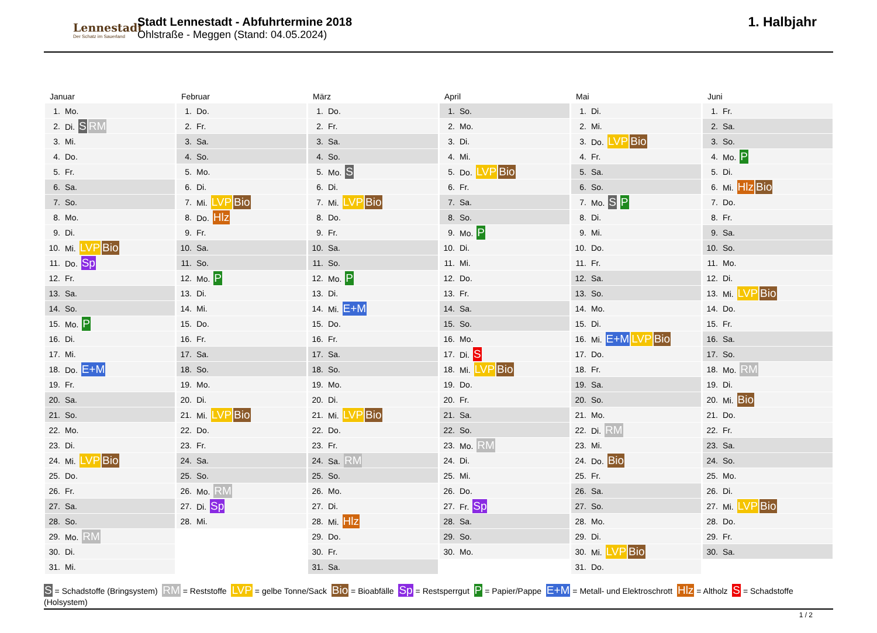Lennestadt
Der Schatz im Sauerland
Stadt Lennestadt - Abfuhrtermine 2018
Ohlstraße - Meggen (Stand: 04.05.2024)
1. Halbjahr
Januar
| 1. | Mo. |
| 2. | Di. S RM |
| 3. | Mi. |
| 4. | Do. |
| 5. | Fr. |
| 6. | Sa. |
| 7. | So. |
| 8. | Mo. |
| 9. | Di. |
| 10. | Mi. LVP Bio |
| 11. | Do. Sp |
| 12. | Fr. |
| 13. | Sa. |
| 14. | So. |
| 15. | Mo. P |
| 16. | Di. |
| 17. | Mi. |
| 18. | Do. E+M |
| 19. | Fr. |
| 20. | Sa. |
| 21. | So. |
| 22. | Mo. |
| 23. | Di. |
| 24. | Mi. LVP Bio |
| 25. | Do. |
| 26. | Fr. |
| 27. | Sa. |
| 28. | So. |
| 29. | Mo. RM |
| 30. | Di. |
| 31. | Mi. |
Februar
| 1. | Do. |
| 2. | Fr. |
| 3. | Sa. |
| 4. | So. |
| 5. | Mo. |
| 6. | Di. |
| 7. | Mi. LVP Bio |
| 8. | Do. Hlz |
| 9. | Fr. |
| 10. | Sa. |
| 11. | So. |
| 12. | Mo. P |
| 13. | Di. |
| 14. | Mi. |
| 15. | Do. |
| 16. | Fr. |
| 17. | Sa. |
| 18. | So. |
| 19. | Mo. |
| 20. | Di. |
| 21. | Mi. LVP Bio |
| 22. | Do. |
| 23. | Fr. |
| 24. | Sa. |
| 25. | So. |
| 26. | Mo. RM |
| 27. | Di. Sp |
| 28. | Mi. |
März
| 1. | Do. |
| 2. | Fr. |
| 3. | Sa. |
| 4. | So. |
| 5. | Mo. S |
| 6. | Di. |
| 7. | Mi. LVP Bio |
| 8. | Do. |
| 9. | Fr. |
| 10. | Sa. |
| 11. | So. |
| 12. | Mo. P |
| 13. | Di. |
| 14. | Mi. E+M |
| 15. | Do. |
| 16. | Fr. |
| 17. | Sa. |
| 18. | So. |
| 19. | Mo. |
| 20. | Di. |
| 21. | Mi. LVP Bio |
| 22. | Do. |
| 23. | Fr. |
| 24. | Sa. RM |
| 25. | So. |
| 26. | Mo. |
| 27. | Di. |
| 28. | Mi. Hlz |
| 29. | Do. |
| 30. | Fr. |
| 31. | Sa. |
April
| 1. | So. |
| 2. | Mo. |
| 3. | Di. |
| 4. | Mi. |
| 5. | Do. LVP Bio |
| 6. | Fr. |
| 7. | Sa. |
| 8. | So. |
| 9. | Mo. P |
| 10. | Di. |
| 11. | Mi. |
| 12. | Do. |
| 13. | Fr. |
| 14. | Sa. |
| 15. | So. |
| 16. | Mo. |
| 17. | Di. S |
| 18. | Mi. LVP Bio |
| 19. | Do. |
| 20. | Fr. |
| 21. | Sa. |
| 22. | So. |
| 23. | Mo. RM |
| 24. | Di. |
| 25. | Mi. |
| 26. | Do. |
| 27. | Fr. Sp |
| 28. | Sa. |
| 29. | So. |
| 30. | Mo. |
Mai
| 1. | Di. |
| 2. | Mi. |
| 3. | Do. LVP Bio |
| 4. | Fr. |
| 5. | Sa. |
| 6. | So. |
| 7. | Mo. S P |
| 8. | Di. |
| 9. | Mi. |
| 10. | Do. |
| 11. | Fr. |
| 12. | Sa. |
| 13. | So. |
| 14. | Mo. |
| 15. | Di. |
| 16. | Mi. E+M LVP Bio |
| 17. | Do. |
| 18. | Fr. |
| 19. | Sa. |
| 20. | So. |
| 21. | Mo. |
| 22. | Di. RM |
| 23. | Mi. |
| 24. | Do. Bio |
| 25. | Fr. |
| 26. | Sa. |
| 27. | So. |
| 28. | Mo. |
| 29. | Di. |
| 30. | Mi. LVP Bio |
| 31. | Do. |
Juni
| 1. | Fr. |
| 2. | Sa. |
| 3. | So. |
| 4. | Mo. P |
| 5. | Di. |
| 6. | Mi. Hlz Bio |
| 7. | Do. |
| 8. | Fr. |
| 9. | Sa. |
| 10. | So. |
| 11. | Mo. |
| 12. | Di. |
| 13. | Mi. LVP Bio |
| 14. | Do. |
| 15. | Fr. |
| 16. | Sa. |
| 17. | So. |
| 18. | Mo. RM |
| 19. | Di. |
| 20. | Mi. Bio |
| 21. | Do. |
| 22. | Fr. |
| 23. | Sa. |
| 24. | So. |
| 25. | Mo. |
| 26. | Di. |
| 27. | Mi. LVP Bio |
| 28. | Do. |
| 29. | Fr. |
| 30. | Sa. |
S = Schadstoffe (Bringsystem) RM = Reststoffe LVP = gelbe Tonne/Sack Bio = Bioabfälle Sp = Restsperrgut P = Papier/Pappe E+M = Metall- und Elektroschrott Hlz = Altholz S = Schadstoffe (Holsystem)
1 / 2